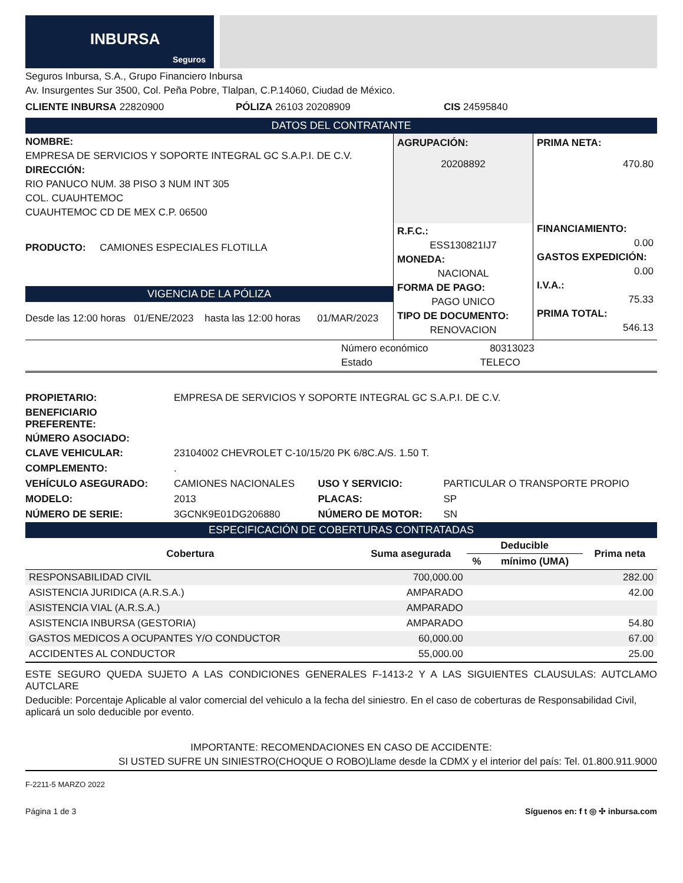INBURSA
Seguros
Seguros Inbursa, S.A., Grupo Financiero Inbursa
Av. Insurgentes Sur 3500, Col. Peña Pobre, Tlalpan, C.P.14060, Ciudad de México.
CLIENTE INBURSA 22820900 PÓLIZA 26103 20208909 CIS 24595840
DATOS DEL CONTRATANTE
NOMBRE:
EMPRESA DE SERVICIOS Y SOPORTE INTEGRAL GC S.A.P.I. DE C.V.
DIRECCIÓN:
RIO PANUCO NUM. 38 PISO 3 NUM INT 305
COL. CUAUHTEMOC
CUAUHTEMOC CD DE MEX C.P. 06500
PRODUCTO: CAMIONES ESPECIALES FLOTILLA
VIGENCIA DE LA PÓLIZA
Desde las 12:00 horas 01/ENE/2023 hasta las 12:00 horas 01/MAR/2023
AGRUPACIÓN:
20208892
R.F.C.:
ESS130821IJ7
MONEDA:
NACIONAL
FORMA DE PAGO:
PAGO UNICO
TIPO DE DOCUMENTO:
RENOVACION
PRIMA NETA:
470.80
FINANCIAMIENTO:
0.00
GASTOS EXPEDICIÓN:
0.00
I.V.A.:
75.33
PRIMA TOTAL:
546.13
Número económico 80313023
Estado TELECO
| PROPIETARIO: | EMPRESA DE SERVICIOS Y SOPORTE INTEGRAL GC S.A.P.I. DE C.V. | | |
| BENEFICIARIO PREFERENTE: | | | |
| NÚMERO ASOCIADO: | | | |
| CLAVE VEHICULAR: | 23104002 CHEVROLET C-10/15/20 PK 6/8C.A/S. 1.50 T. | | |
| COMPLEMENTO: | . | | |
| VEHÍCULO ASEGURADO: | CAMIONES NACIONALES | USO Y SERVICIO: | PARTICULAR O TRANSPORTE PROPIO |
| MODELO: | 2013 | PLACAS: | SP |
| NÚMERO DE SERIE: | 3GCNK9E01DG206880 | NÚMERO DE MOTOR: | SN |
ESPECIFICACIÓN DE COBERTURAS CONTRATADAS
| Cobertura | Suma asegurada | Deducible | | Prima neta |
| --- | --- | --- | --- | --- |
| | | % | mínimo (UMA) | |
| RESPONSABILIDAD CIVIL | 700,000.00 | | | 282.00 |
| ASISTENCIA JURIDICA (A.R.S.A.) | AMPARADO | | | 42.00 |
| ASISTENCIA VIAL (A.R.S.A.) | AMPARADO | | | |
| ASISTENCIA INBURSA (GESTORIA) | AMPARADO | | | 54.80 |
| GASTOS MEDICOS A OCUPANTES Y/O CONDUCTOR | 60,000.00 | | | 67.00 |
| ACCIDENTES AL CONDUCTOR | 55,000.00 | | | 25.00 |
ESTE SEGURO QUEDA SUJETO A LAS CONDICIONES GENERALES F-1413-2 Y A LAS SIGUIENTES CLAUSULAS: AUTCLAMO AUTCLARE
Deducible: Porcentaje Aplicable al valor comercial del vehiculo a la fecha del siniestro. En el caso de coberturas de Responsabilidad Civil, aplicará un solo deducible por evento.
IMPORTANTE: RECOMENDACIONES EN CASO DE ACCIDENTE:
SI USTED SUFRE UN SINIESTRO(CHOQUE O ROBO)Llame desde la CDMX y el interior del país: Tel. 01.800.911.9000
F-2211-5 MARZO 2022
Página 1 de 3 Síguenos en: f t ◎ ✣ inbursa.com